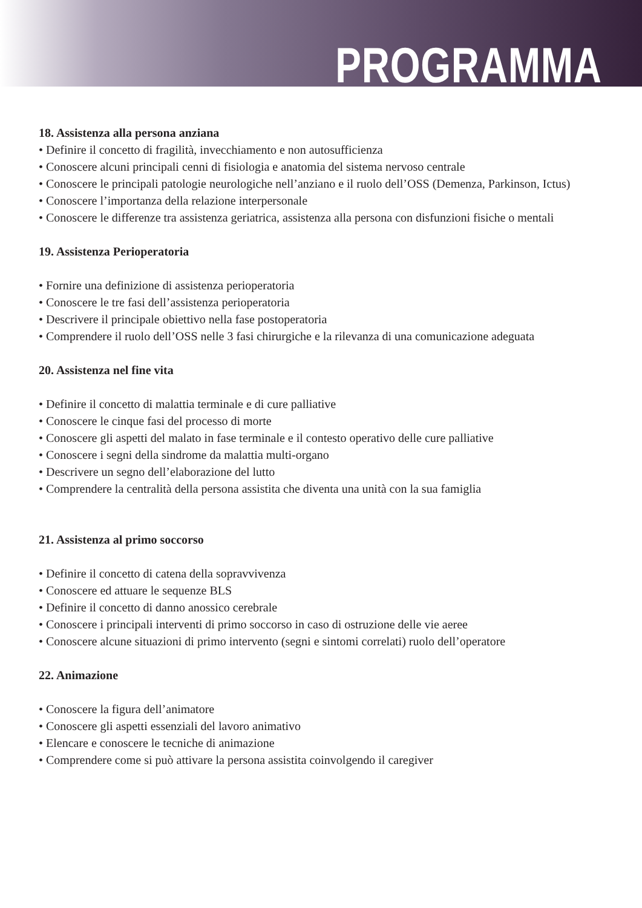PROGRAMMA
18. Assistenza alla persona anziana
• Definire il concetto di fragilità, invecchiamento e non autosufficienza
• Conoscere alcuni principali cenni di fisiologia e anatomia del sistema nervoso centrale
• Conoscere le principali patologie neurologiche nell’anziano e il ruolo dell’OSS (Demenza, Parkinson, Ictus)
• Conoscere l’importanza della relazione interpersonale
• Conoscere le differenze tra assistenza geriatrica, assistenza alla persona con disfunzioni fisiche o mentali
19. Assistenza Perioperatoria
• Fornire una definizione di assistenza perioperatoria
• Conoscere le tre fasi dell’assistenza perioperatoria
• Descrivere il principale obiettivo nella fase postoperatoria
• Comprendere il ruolo dell’OSS nelle 3 fasi chirurgiche e la rilevanza di una comunicazione adeguata
20. Assistenza nel fine vita
• Definire il concetto di malattia terminale e di cure palliative
• Conoscere le cinque fasi del processo di morte
• Conoscere gli aspetti del malato in fase terminale e il contesto operativo delle cure palliative
• Conoscere i segni della sindrome da malattia multi-organo
• Descrivere un segno dell’elaborazione del lutto
• Comprendere la centralità della persona assistita che diventa una unità con la sua famiglia
21. Assistenza al primo soccorso
• Definire il concetto di catena della sopravvivenza
• Conoscere ed attuare le sequenze BLS
• Definire il concetto di danno anossico cerebrale
• Conoscere i principali interventi di primo soccorso in caso di ostruzione delle vie aeree
• Conoscere alcune situazioni di primo intervento (segni e sintomi correlati) ruolo dell’operatore
22. Animazione
• Conoscere la figura dell’animatore
• Conoscere gli aspetti essenziali del lavoro animativo
• Elencare e conoscere le tecniche di animazione
• Comprendere come si può attivare la persona assistita coinvolgendo il caregiver